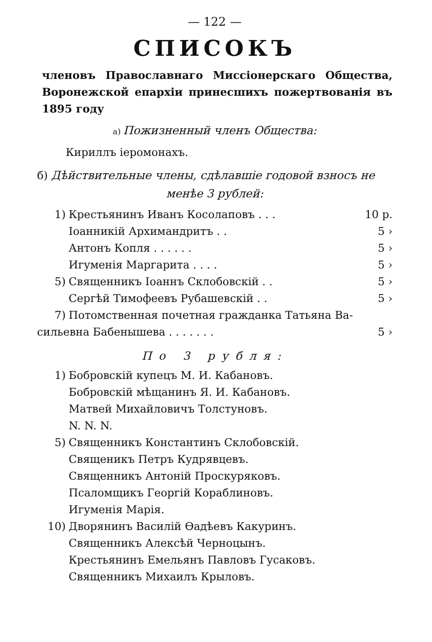— 122 —
СПИСОКЪ
членовъ Православнаго Миссiонерскаго Общества, Воронежской епархiи принесшихъ пожертвованiя въ 1895 году
а) Пожизненный членъ Общества:
Кириллъ iеромонахъ.
б) Дѣйствительные члены, сдѣлавшiе годовой взносъ не
менѣе 3 рублей:
| 1) | Крестьянинъ Иванъ Косолаповъ . . . | 10 р. |
| | Iоанникiй Архимандритъ . . | 5 › |
| | Антонъ Копля . . . . . . | 5 › |
| | Игуменiя Маргарита . . . . | 5 › |
| 5) | Священникъ Iоаннъ Склобовскiй . . | 5 › |
| | Сергѣй Тимофеевъ Рубашевскiй . . | 5 › |
| 7) | Потомственная почетная гражданка Татьяна Ва- | |
| сильевна Бабенышева . . . . . . . | | 5 › |
По 3 рубля:
| 1) | Бобровскiй купецъ М. И. Кабановъ. |
| | Бобровскiй мѣщанинъ Я. И. Кабановъ. |
| | Матвей Михайловичъ Толстуновъ. |
| | N. N. N. |
| 5) | Священникъ Константинъ Склобовскiй. |
| | Священикъ Петръ Кудрявцевъ. |
| | Священникъ Антонiй Проскуряковъ. |
| | Псаломщикъ Георгiй Кораблиновъ. |
| | Игуменiя Марiя. |
| 10) | Дворянинъ Василiй Ѳадѣевъ Какуринъ. |
| | Священникъ Алексѣй Черноцынъ. |
| | Крестьянинъ Емельянъ Павловъ Гусаковъ. |
| | Священникъ Михаилъ Крыловъ. |